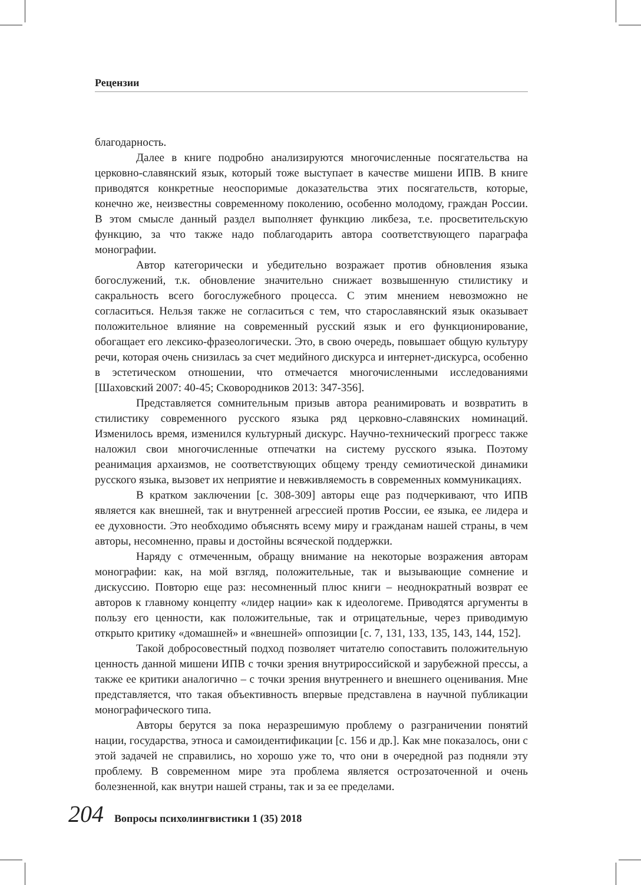Рецензии
благодарность.
Далее в книге подробно анализируются многочисленные посягательства на церковно-славянский язык, который тоже выступает в качестве мишени ИПВ. В книге приводятся конкретные неоспоримые доказательства этих посягательств, которые, конечно же, неизвестны современному поколению, особенно молодому, граждан России. В этом смысле данный раздел выполняет функцию ликбеза, т.е. просветительскую функцию, за что также надо поблагодарить автора соответствующего параграфа монографии.
Автор категорически и убедительно возражает против обновления языка богослужений, т.к. обновление значительно снижает возвышенную стилистику и сакральность всего богослужебного процесса. С этим мнением невозможно не согласиться. Нельзя также не согласиться с тем, что старославянский язык оказывает положительное влияние на современный русский язык и его функционирование, обогащает его лексико-фразеологически. Это, в свою очередь, повышает общую культуру речи, которая очень снизилась за счет медийного дискурса и интернет-дискурса, особенно в эстетическом отношении, что отмечается многочисленными исследованиями [Шаховский 2007: 40-45; Сковородников 2013: 347-356].
Представляется сомнительным призыв автора реанимировать и возвратить в стилистику современного русского языка ряд церковно-славянских номинаций. Изменилось время, изменился культурный дискурс. Научно-технический прогресс также наложил свои многочисленные отпечатки на систему русского языка. Поэтому реанимация архаизмов, не соответствующих общему тренду семиотической динамики русского языка, вызовет их неприятие и невживляемость в современных коммуникациях.
В кратком заключении [с. 308-309] авторы еще раз подчеркивают, что ИПВ является как внешней, так и внутренней агрессией против России, ее языка, ее лидера и ее духовности. Это необходимо объяснять всему миру и гражданам нашей страны, в чем авторы, несомненно, правы и достойны всяческой поддержки.
Наряду с отмеченным, обращу внимание на некоторые возражения авторам монографии: как, на мой взгляд, положительные, так и вызывающие сомнение и дискуссию. Повторю еще раз: несомненный плюс книги – неоднократный возврат ее авторов к главному концепту «лидер нации» как к идеологеме. Приводятся аргументы в пользу его ценности, как положительные, так и отрицательные, через приводимую открыто критику «домашней» и «внешней» оппозиции [с. 7, 131, 133, 135, 143, 144, 152].
Такой добросовестный подход позволяет читателю сопоставить положительную ценность данной мишени ИПВ с точки зрения внутрироссийской и зарубежной прессы, а также ее критики аналогично – с точки зрения внутреннего и внешнего оценивания. Мне представляется, что такая объективность впервые представлена в научной публикации монографического типа.
Авторы берутся за пока неразрешимую проблему о разграничении понятий нации, государства, этноса и самоидентификации [с. 156 и др.]. Как мне показалось, они с этой задачей не справились, но хорошо уже то, что они в очередной раз подняли эту проблему. В современном мире эта проблема является острозаточенной и очень болезненной, как внутри нашей страны, так и за ее пределами.
204 Вопросы психолингвистики 1 (35) 2018